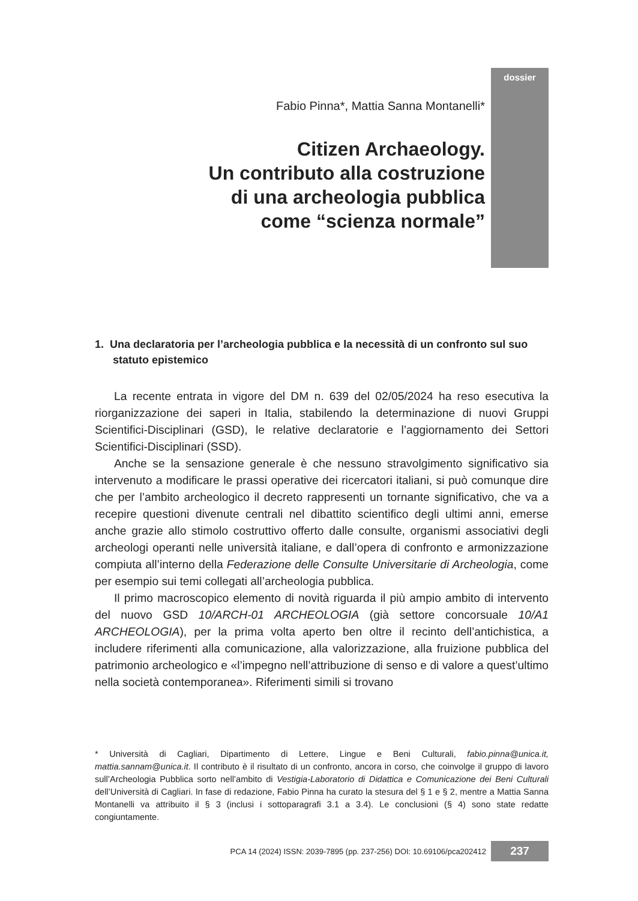dossier
Fabio Pinna*, Mattia Sanna Montanelli*
Citizen Archaeology.
Un contributo alla costruzione
di una archeologia pubblica
come “scienza normale”
1. Una declaratoria per l’archeologia pubblica e la necessità di un confronto sul suo statuto epistemico
La recente entrata in vigore del DM n. 639 del 02/05/2024 ha reso esecutiva la riorganizzazione dei saperi in Italia, stabilendo la determinazione di nuovi Gruppi Scientifici-Disciplinari (GSD), le relative declaratorie e l’aggiornamento dei Settori Scientifici-Disciplinari (SSD).
Anche se la sensazione generale è che nessuno stravolgimento significativo sia intervenuto a modificare le prassi operative dei ricercatori italiani, si può comunque dire che per l’ambito archeologico il decreto rappresenti un tornante significativo, che va a recepire questioni divenute centrali nel dibattito scientifico degli ultimi anni, emerse anche grazie allo stimolo costruttivo offerto dalle consulte, organismi associativi degli archeologi operanti nelle università italiane, e dall’opera di confronto e armonizzazione compiuta all’interno della Federazione delle Consulte Universitarie di Archeologia, come per esempio sui temi collegati all’archeologia pubblica.
Il primo macroscopico elemento di novità riguarda il più ampio ambito di intervento del nuovo GSD 10/ARCH-01 ARCHEOLOGIA (già settore concorsuale 10/A1 ARCHEOLOGIA), per la prima volta aperto ben oltre il recinto dell’antichistica, a includere riferimenti alla comunicazione, alla valorizzazione, alla fruizione pubblica del patrimonio archeologico e «l’impegno nell’attribuzione di senso e di valore a quest’ultimo nella società contemporanea». Riferimenti simili si trovano
* Università di Cagliari, Dipartimento di Lettere, Lingue e Beni Culturali, fabio.pinna@unica.it, mattia.sannam@unica.it. Il contributo è il risultato di un confronto, ancora in corso, che coinvolge il gruppo di lavoro sull’Archeologia Pubblica sorto nell’ambito di Vestigia-Laboratorio di Didattica e Comunicazione dei Beni Culturali dell’Università di Cagliari. In fase di redazione, Fabio Pinna ha curato la stesura del § 1 e § 2, mentre a Mattia Sanna Montanelli va attribuito il § 3 (inclusi i sottoparagrafi 3.1 a 3.4). Le conclusioni (§ 4) sono state redatte congiuntamente.
PCA 14 (2024) ISSN: 2039-7895 (pp. 237-256) DOI: 10.69106/pca202412 237